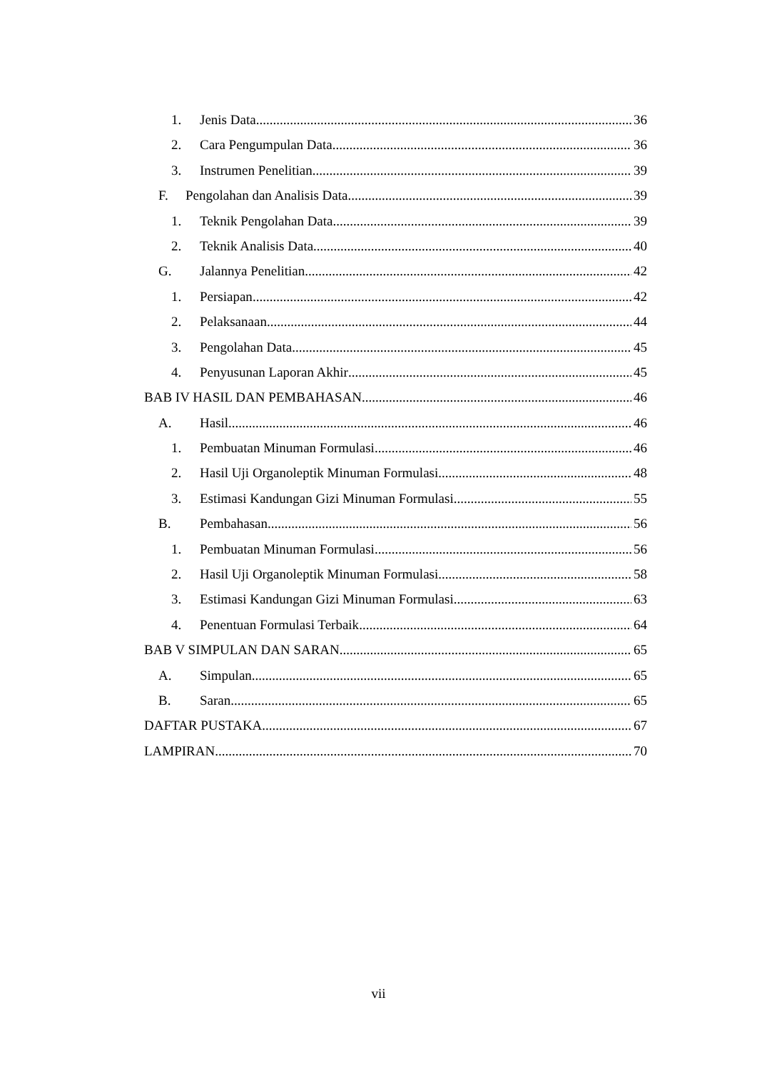1. Jenis Data 36
2. Cara Pengumpulan Data 36
3. Instrumen Penelitian 39
F. Pengolahan dan Analisis Data 39
1. Teknik Pengolahan Data 39
2. Teknik Analisis Data 40
G. Jalannya Penelitian 42
1. Persiapan 42
2. Pelaksanaan 44
3. Pengolahan Data 45
4. Penyusunan Laporan Akhir 45
BAB IV HASIL DAN PEMBAHASAN 46
A. Hasil 46
1. Pembuatan Minuman Formulasi 46
2. Hasil Uji Organoleptik Minuman Formulasi 48
3. Estimasi Kandungan Gizi Minuman Formulasi 55
B. Pembahasan 56
1. Pembuatan Minuman Formulasi 56
2. Hasil Uji Organoleptik Minuman Formulasi 58
3. Estimasi Kandungan Gizi Minuman Formulasi 63
4. Penentuan Formulasi Terbaik 64
BAB V SIMPULAN DAN SARAN 65
A. Simpulan 65
B. Saran 65
DAFTAR PUSTAKA 67
LAMPIRAN 70
vii